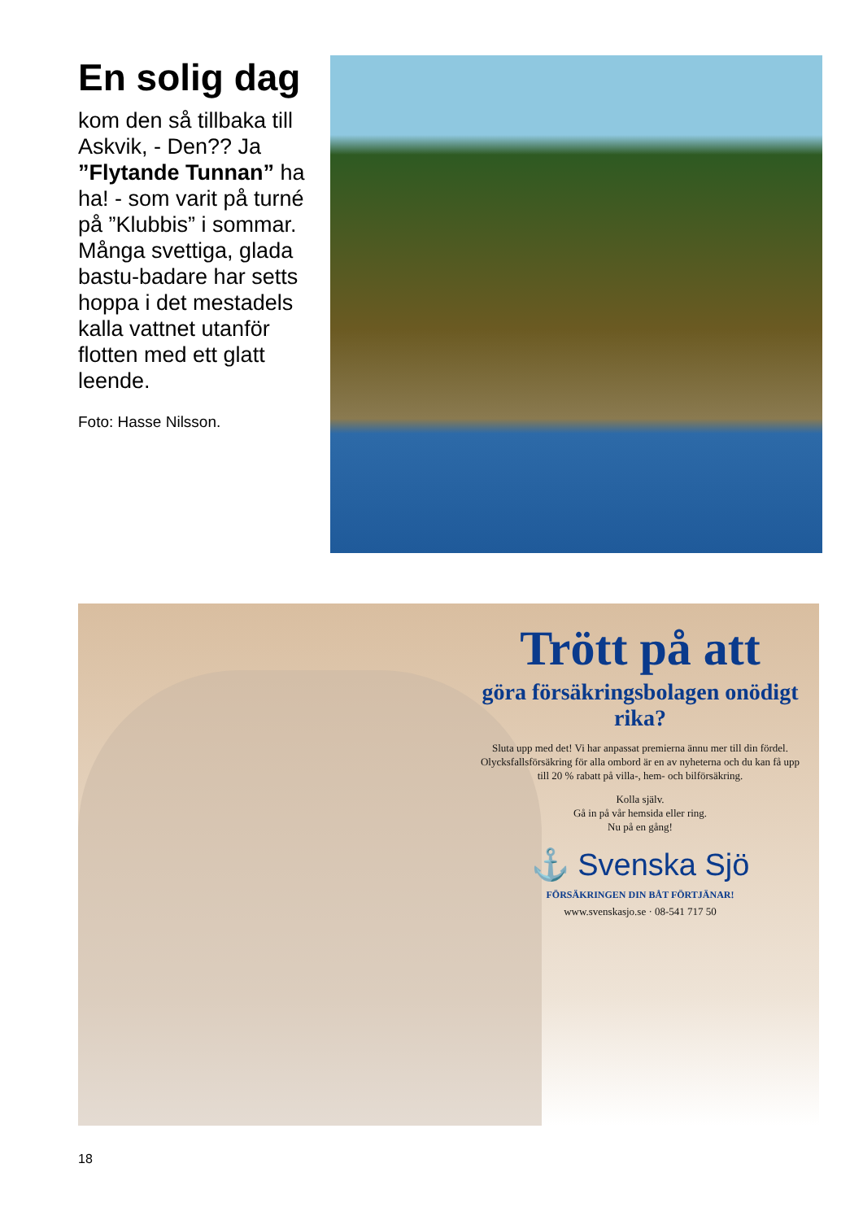En solig dag
kom den så tillbaka till Askvik, - Den?? Ja ”Flytande Tunnan” ha ha! - som varit på turné på ”Klubbis” i sommar. Många svettiga, glada bastu-badare har setts hoppa i det mestadels kalla vattnet utanför flotten med ett glatt leende.
Foto: Hasse Nilsson.
Trött på att
göra försäkringsbolagen onödigt rika?
Sluta upp med det! Vi har anpassat premierna ännu mer till din fördel. Olycksfallsförsäkring för alla ombord är en av nyheterna och du kan få upp till 20 % rabatt på villa-, hem- och bilförsäkring.
Kolla själv.
Gå in på vår hemsida eller ring.
Nu på en gång!
⚓ Svenska Sjö
FÖRSÄKRINGEN DIN BÅT FÖRTJÄNAR!
www.svenskasjo.se · 08-541 717 50
18